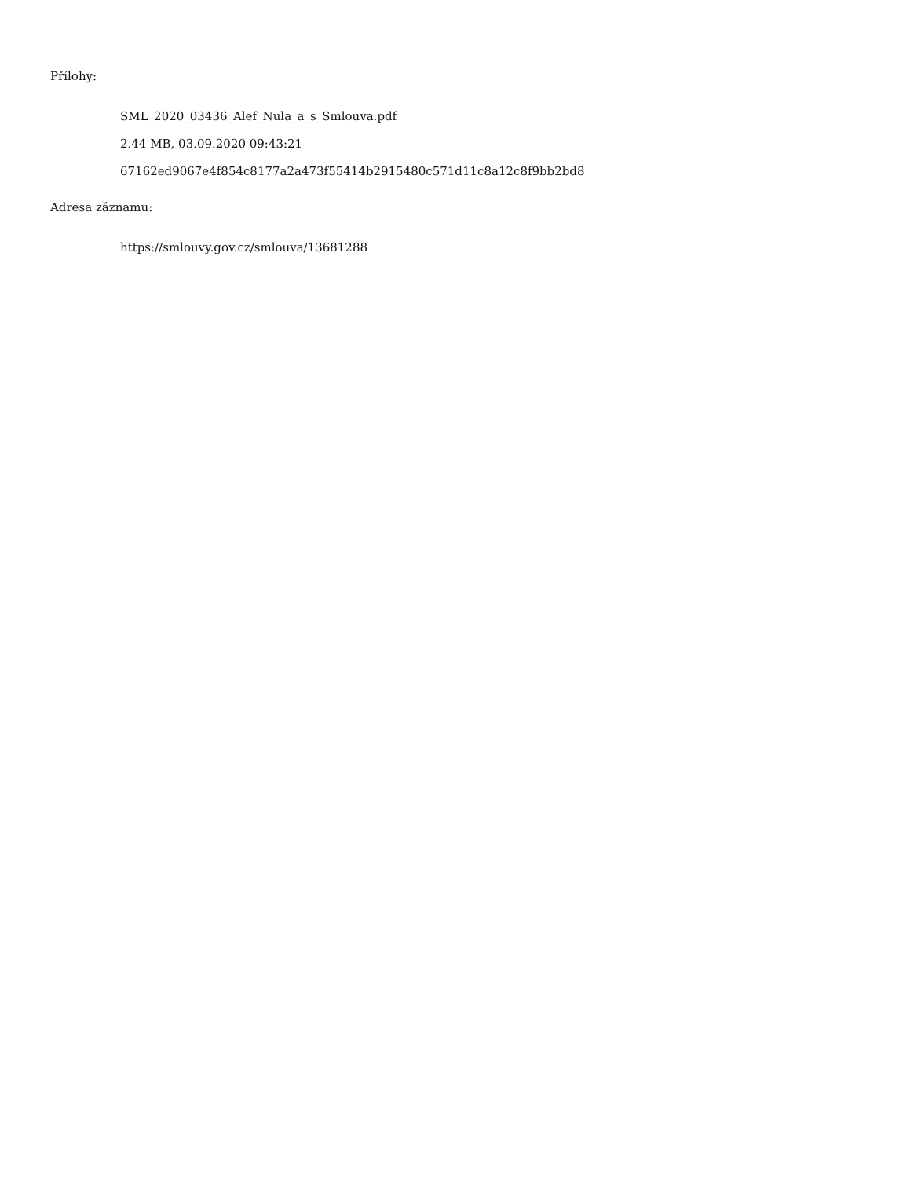Přílohy:
SML_2020_03436_Alef_Nula_a_s_Smlouva.pdf
2.44 MB, 03.09.2020 09:43:21
67162ed9067e4f854c8177a2a473f55414b2915480c571d11c8a12c8f9bb2bd8
Adresa záznamu:
https://smlouvy.gov.cz/smlouva/13681288